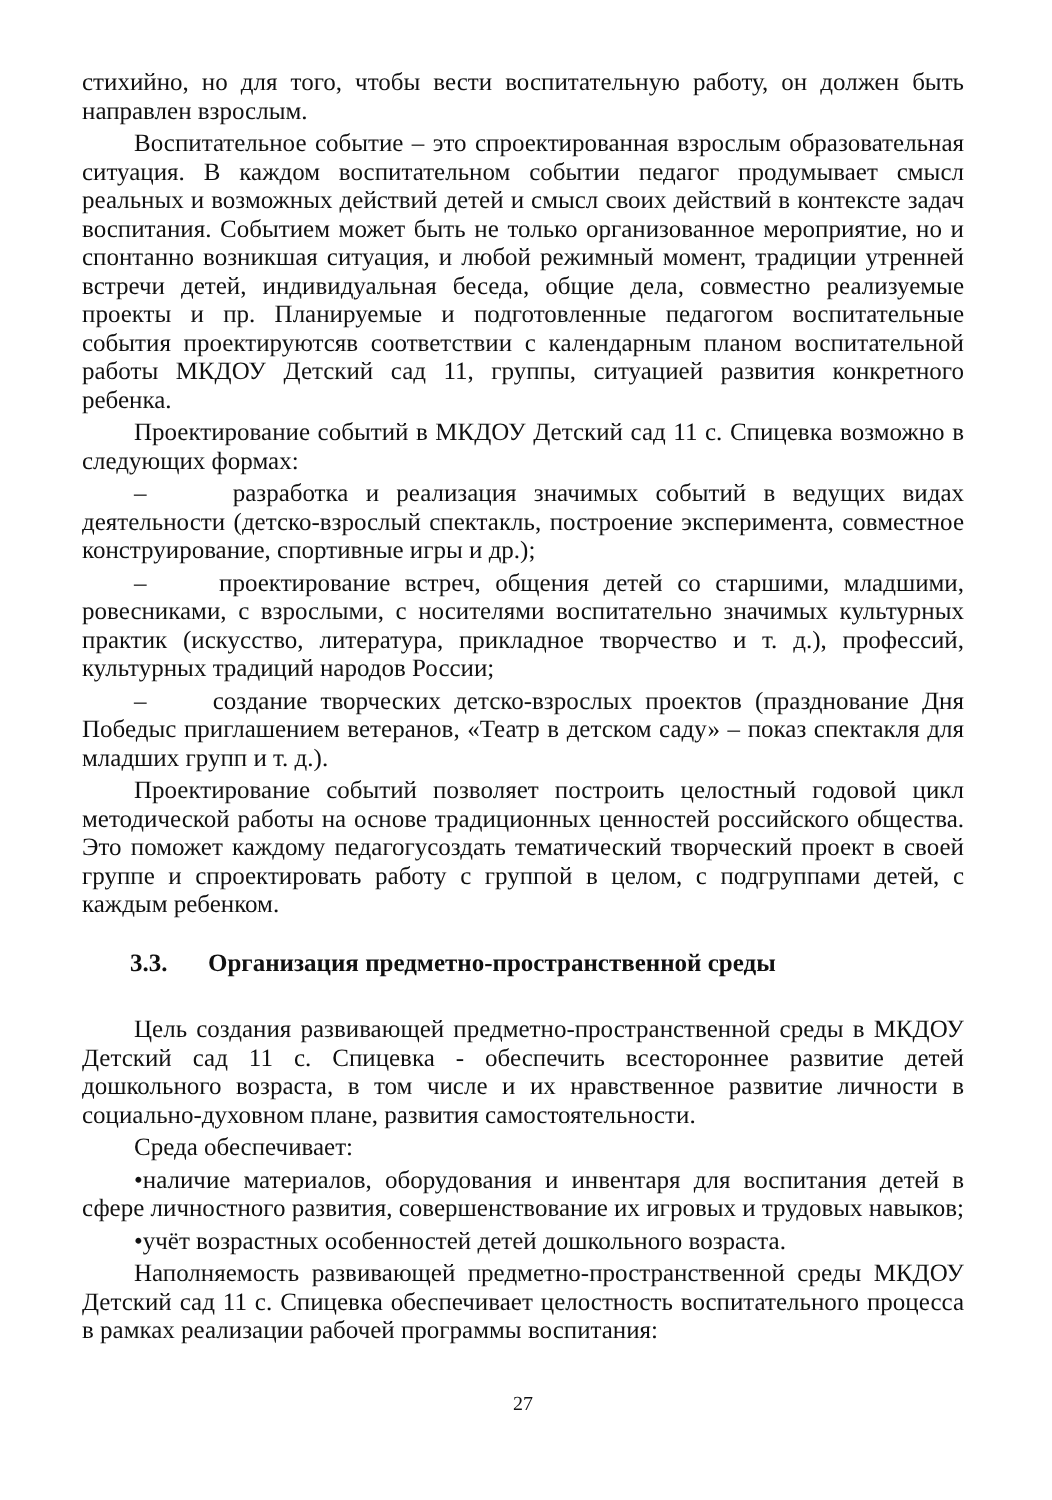стихийно, но для того, чтобы вести воспитательную работу, он должен быть направлен взрослым.
Воспитательное событие – это спроектированная взрослым образовательная ситуация. В каждом воспитательном событии педагог продумывает смысл реальных и возможных действий детей и смысл своих действий в контексте задач воспитания. Событием может быть не только организованное мероприятие, но и спонтанно возникшая ситуация, и любой режимный момент, традиции утренней встречи детей, индивидуальная беседа, общие дела, совместно реализуемые проекты и пр. Планируемые и подготовленные педагогом воспитательные события проектируютсяв соответствии с календарным планом воспитательной работы МКДОУ Детский сад 11, группы, ситуацией развития конкретного ребенка.
Проектирование событий в МКДОУ Детский сад 11 с. Спицевка возможно в следующих формах:
– разработка и реализация значимых событий в ведущих видах деятельности (детско-взрослый спектакль, построение эксперимента, совместное конструирование, спортивные игры и др.);
– проектирование встреч, общения детей со старшими, младшими, ровесниками, с взрослыми, с носителями воспитательно значимых культурных практик (искусство, литература, прикладное творчество и т. д.), профессий, культурных традиций народов России;
– создание творческих детско-взрослых проектов (празднование Дня Победыс приглашением ветеранов, «Театр в детском саду» – показ спектакля для младших групп и т. д.).
Проектирование событий позволяет построить целостный годовой цикл методической работы на основе традиционных ценностей российского общества. Это поможет каждому педагогусоздать тематический творческий проект в своей группе и спроектировать работу с группой в целом, с подгруппами детей, с каждым ребенком.
3.3. Организация предметно-пространственной среды
Цель создания развивающей предметно-пространственной среды в МКДОУ Детский сад 11 с. Спицевка - обеспечить всестороннее развитие детей дошкольного возраста, в том числе и их нравственное развитие личности в социально-духовном плане, развития самостоятельности.
Среда обеспечивает:
•наличие материалов, оборудования и инвентаря для воспитания детей в сфере личностного развития, совершенствование их игровых и трудовых навыков;
•учёт возрастных особенностей детей дошкольного возраста.
Наполняемость развивающей предметно-пространственной среды МКДОУ Детский сад 11 с. Спицевка обеспечивает целостность воспитательного процесса в рамках реализации рабочей программы воспитания:
27